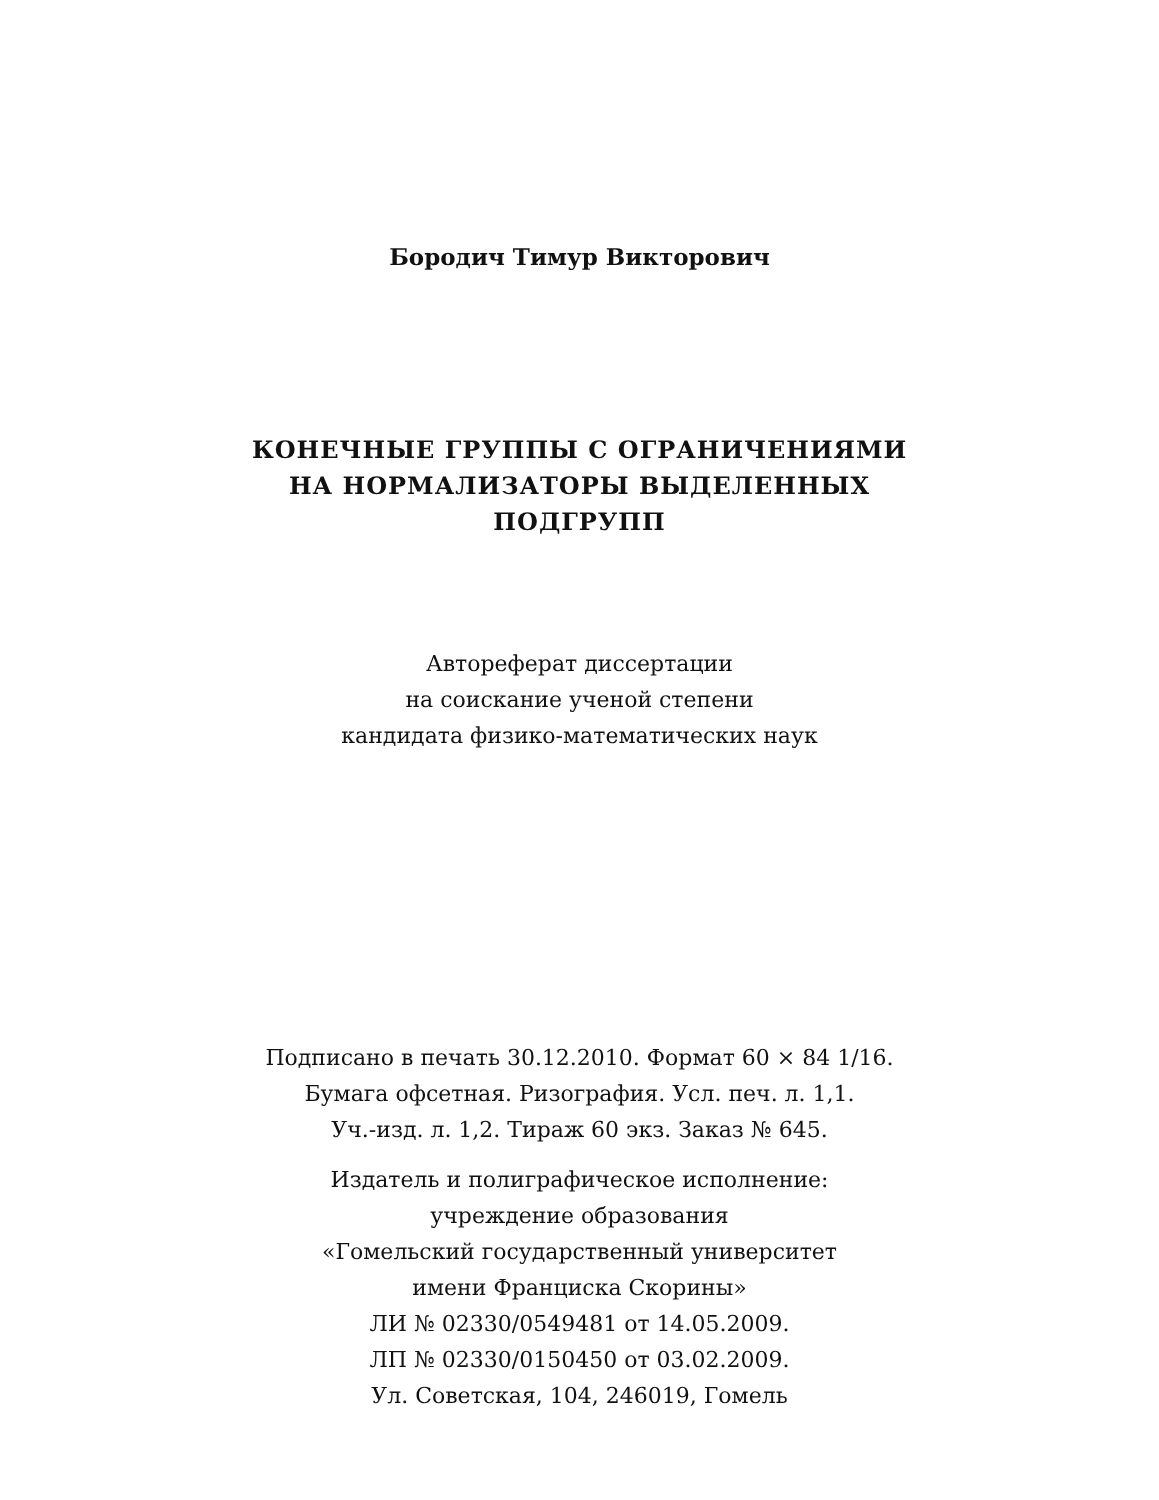Бородич Тимур Викторович
КОНЕЧНЫЕ ГРУППЫ С ОГРАНИЧЕНИЯМИ
НА НОРМАЛИЗАТОРЫ ВЫДЕЛЕННЫХ
ПОДГРУПП
Автореферат диссертации
на соискание ученой степени
кандидата физико-математических наук
Подписано в печать 30.12.2010. Формат 60 × 84 1/16.
Бумага офсетная. Ризография. Усл. печ. л. 1,1.
Уч.-изд. л. 1,2. Тираж 60 экз. Заказ № 645.
Издатель и полиграфическое исполнение:
учреждение образования
«Гомельский государственный университет
имени Франциска Скорины»
ЛИ № 02330/0549481 от 14.05.2009.
ЛП № 02330/0150450 от 03.02.2009.
Ул. Советская, 104, 246019, Гомель